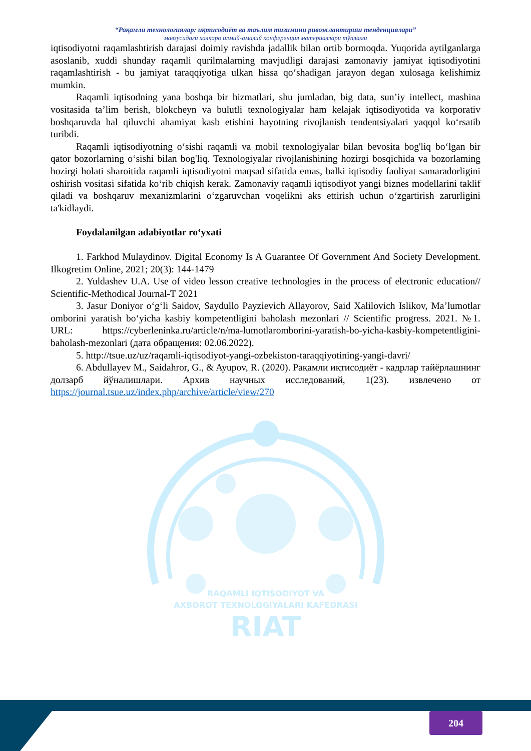“Рақамли технологиялар: иқтисодиёт ва таълим тизимини ривожлантириш тенденциялари”
мавзусидаги халқаро илмий-амалий конференция материаллари тўплами
iqtisodiyotni raqamlashtirish darajasi doimiy ravishda jadallik bilan ortib bormoqda. Yuqorida aytilganlarga asoslanib, xuddi shunday raqamli qurilmalarning mavjudligi darajasi zamonaviy jamiyat iqtisodiyotini raqamlashtirish - bu jamiyat taraqqiyotiga ulkan hissa qo‘shadigan jarayon degan xulosaga kelishimiz mumkin.
Raqamli iqtisodning yana boshqa bir hizmatlari, shu jumladan, big data, sun’iy intellect, mashina vositasida ta’lim berish, blokcheyn va bulutli texnologiyalar ham kelajak iqtisodiyotida va korporativ boshqaruvda hal qiluvchi ahamiyat kasb etishini hayotning rivojlanish tendentsiyalari yaqqol ko‘rsatib turibdi.
Raqamli iqtisodiyotning o‘sishi raqamli va mobil texnologiyalar bilan bevosita bog'liq bo‘lgan bir qator bozorlarning o‘sishi bilan bog'liq. Texnologiyalar rivojlanishining hozirgi bosqichida va bozorlaming hozirgi holati sharoitida raqamli iqtisodiyotni maqsad sifatida emas, balki iqtisodiy faoliyat samaradorligini oshirish vositasi sifatida ko‘rib chiqish kerak. Zamonaviy raqamli iqtisodiyot yangi biznes modellarini taklif qiladi va boshqaruv mexanizmlarini o‘zgaruvchan voqelikni aks ettirish uchun o‘zgartirish zarurligini ta'kidlaydi.
Foydalanilgan adabiyotlar ro‘yxati
1. Farkhod Mulaydinov. Digital Economy Is A Guarantee Of Government And Society Development. Ilkogretim Online, 2021; 20(3): 144-1479
2. Yuldashev U.A. Use of video lesson creative technologies in the process of electronic education// Scientific-Methodical Journal-T 2021
3. Jasur Doniyor o‘g‘li Saidov, Saydullo Payzievich Allayorov, Said Xalilovich Islikov, Ma’lumotlar omborini yaratish bo‘yicha kasbiy kompetentligini baholash mezonlari // Scientific progress. 2021. №1. URL: https://cyberleninka.ru/article/n/ma-lumotlaromborini-yaratish-bo-yicha-kasbiy-kompetentligini-baholash-mezonlari (дата обращения: 02.06.2022).
5. http://tsue.uz/uz/raqamli-iqtisodiyot-yangi-ozbekiston-taraqqiyotining-yangi-davri/
6. Abdullayev M., Saidahror, G., & Ayupov, R. (2020). Рақамли иқтисодиёт - кадрлар тайёрлашнинг долзарб йўналишлари. Архив научных исследований, 1(23). извлечено от https://journal.tsue.uz/index.php/archive/article/view/270
RAQAMLI IQTISODIYOT VA
AXBOROT TEXNOLOGIYALARI KAFEDRASI
RIAT
204